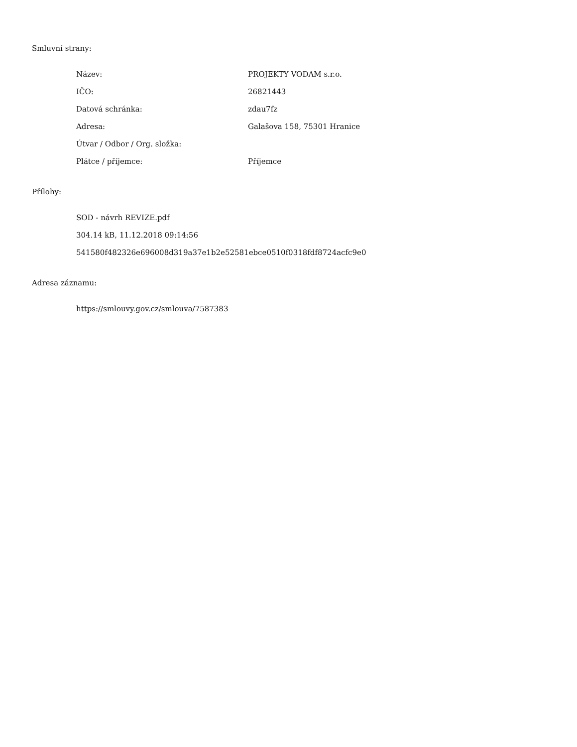Smluvní strany:
| Název: | PROJEKTY VODAM s.r.o. |
| IČO: | 26821443 |
| Datová schránka: | zdau7fz |
| Adresa: | Galašova 158, 75301 Hranice |
| Útvar / Odbor / Org. složka: | |
| Plátce / příjemce: | Příjemce |
Přílohy:
SOD - návrh REVIZE.pdf
304.14 kB, 11.12.2018 09:14:56
541580f482326e696008d319a37e1b2e52581ebce0510f0318fdf8724acfc9e0
Adresa záznamu:
https://smlouvy.gov.cz/smlouva/7587383